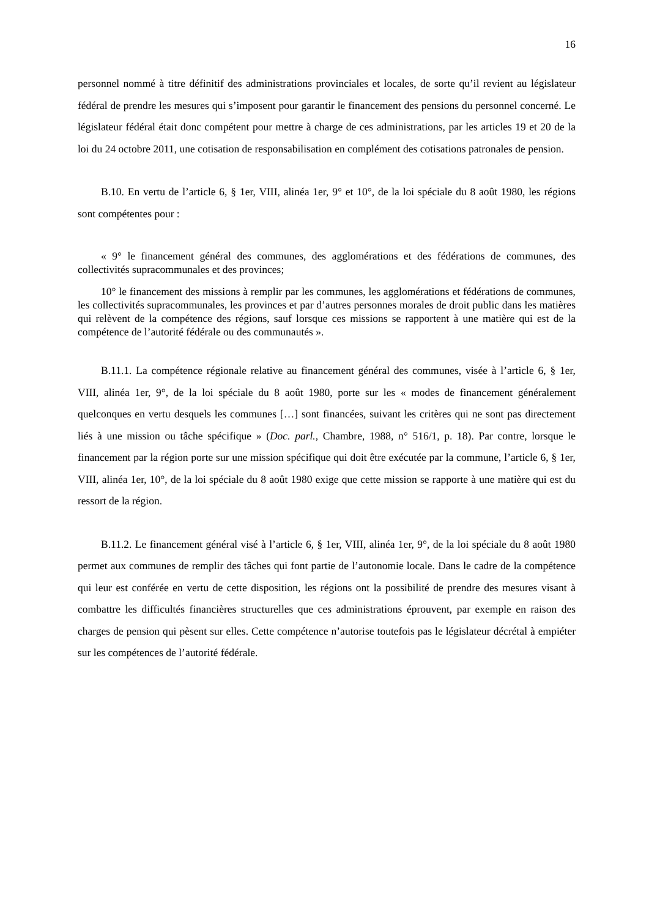16
personnel nommé à titre définitif des administrations provinciales et locales, de sorte qu’il revient au législateur fédéral de prendre les mesures qui s’imposent pour garantir le financement des pensions du personnel concerné. Le législateur fédéral était donc compétent pour mettre à charge de ces administrations, par les articles 19 et 20 de la loi du 24 octobre 2011, une cotisation de responsabilisation en complément des cotisations patronales de pension.
B.10. En vertu de l’article 6, § 1er, VIII, alinéa 1er, 9° et 10°, de la loi spéciale du 8 août 1980, les régions sont compétentes pour :
« 9° le financement général des communes, des agglomérations et des fédérations de communes, des collectivités supracommunales et des provinces;
10° le financement des missions à remplir par les communes, les agglomérations et fédérations de communes, les collectivités supracommunales, les provinces et par d’autres personnes morales de droit public dans les matières qui relèvent de la compétence des régions, sauf lorsque ces missions se rapportent à une matière qui est de la compétence de l’autorité fédérale ou des communautés ».
B.11.1. La compétence régionale relative au financement général des communes, visée à l’article 6, § 1er, VIII, alinéa 1er, 9°, de la loi spéciale du 8 août 1980, porte sur les « modes de financement généralement quelconques en vertu desquels les communes […] sont financées, suivant les critères qui ne sont pas directement liés à une mission ou tâche spécifique » (Doc. parl., Chambre, 1988, n° 516/1, p. 18). Par contre, lorsque le financement par la région porte sur une mission spécifique qui doit être exécutée par la commune, l’article 6, § 1er, VIII, alinéa 1er, 10°, de la loi spéciale du 8 août 1980 exige que cette mission se rapporte à une matière qui est du ressort de la région.
B.11.2. Le financement général visé à l’article 6, § 1er, VIII, alinéa 1er, 9°, de la loi spéciale du 8 août 1980 permet aux communes de remplir des tâches qui font partie de l’autonomie locale. Dans le cadre de la compétence qui leur est conférée en vertu de cette disposition, les régions ont la possibilité de prendre des mesures visant à combattre les difficultés financières structurelles que ces administrations éprouvent, par exemple en raison des charges de pension qui pèsent sur elles. Cette compétence n’autorise toutefois pas le législateur décrétal à empiéter sur les compétences de l’autorité fédérale.